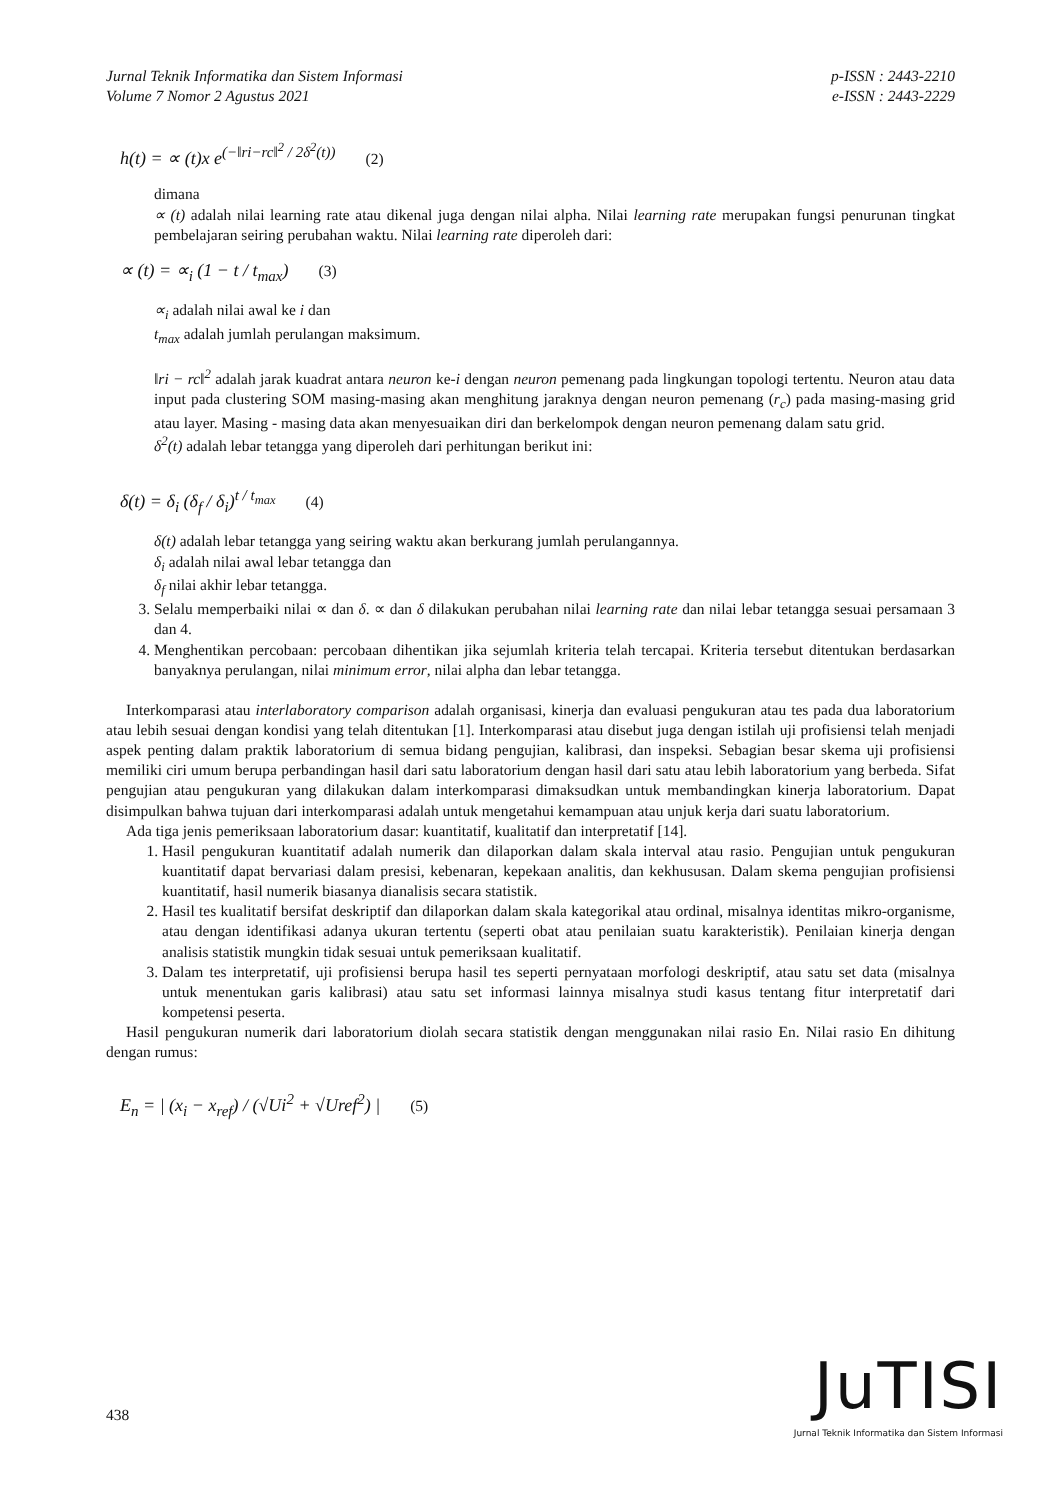Jurnal Teknik Informatika dan Sistem Informasi
Volume 7 Nomor 2 Agustus 2021
p-ISSN : 2443-2210
e-ISSN : 2443-2229
h(t) = ∝ (t)x e<sup>(−‖ri−rc‖<sup>2</sup> / 2δ<sup>2</sup>(t))</sup> (2)
dimana
∝ (t) adalah nilai learning rate atau dikenal juga dengan nilai alpha. Nilai learning rate merupakan fungsi penurunan tingkat pembelajaran seiring perubahan waktu. Nilai learning rate diperoleh dari:
∝ (t) = ∝<sub>i</sub> (1 − t / t<sub>max</sub>) (3)
∝<sub>i</sub> adalah nilai awal ke i dan
t<sub>max</sub> adalah jumlah perulangan maksimum.
‖ri − rc‖<sup>2</sup> adalah jarak kuadrat antara neuron ke-i dengan neuron pemenang pada lingkungan topologi tertentu. Neuron atau data input pada clustering SOM masing-masing akan menghitung jaraknya dengan neuron pemenang (r<sub>c</sub>) pada masing-masing grid atau layer. Masing - masing data akan menyesuaikan diri dan berkelompok dengan neuron pemenang dalam satu grid.
δ<sup>2</sup>(t) adalah lebar tetangga yang diperoleh dari perhitungan berikut ini:
δ(t) = δ<sub>i</sub> (δ<sub>f</sub> / δ<sub>i</sub>)<sup>t / t<sub>max</sub></sup> (4)
δ(t) adalah lebar tetangga yang seiring waktu akan berkurang jumlah perulangannya.
δ<sub>i</sub> adalah nilai awal lebar tetangga dan
δ<sub>f</sub> nilai akhir lebar tetangga.
3. Selalu memperbaiki nilai ∝ dan δ. ∝ dan δ dilakukan perubahan nilai learning rate dan nilai lebar tetangga sesuai persamaan 3 dan 4.
4. Menghentikan percobaan: percobaan dihentikan jika sejumlah kriteria telah tercapai. Kriteria tersebut ditentukan berdasarkan banyaknya perulangan, nilai minimum error, nilai alpha dan lebar tetangga.
Interkomparasi atau interlaboratory comparison adalah organisasi, kinerja dan evaluasi pengukuran atau tes pada dua laboratorium atau lebih sesuai dengan kondisi yang telah ditentukan [1]. Interkomparasi atau disebut juga dengan istilah uji profisiensi telah menjadi aspek penting dalam praktik laboratorium di semua bidang pengujian, kalibrasi, dan inspeksi. Sebagian besar skema uji profisiensi memiliki ciri umum berupa perbandingan hasil dari satu laboratorium dengan hasil dari satu atau lebih laboratorium yang berbeda. Sifat pengujian atau pengukuran yang dilakukan dalam interkomparasi dimaksudkan untuk membandingkan kinerja laboratorium. Dapat disimpulkan bahwa tujuan dari interkomparasi adalah untuk mengetahui kemampuan atau unjuk kerja dari suatu laboratorium.
Ada tiga jenis pemeriksaan laboratorium dasar: kuantitatif, kualitatif dan interpretatif [14].
1. Hasil pengukuran kuantitatif adalah numerik dan dilaporkan dalam skala interval atau rasio. Pengujian untuk pengukuran kuantitatif dapat bervariasi dalam presisi, kebenaran, kepekaan analitis, dan kekhususan. Dalam skema pengujian profisiensi kuantitatif, hasil numerik biasanya dianalisis secara statistik.
2. Hasil tes kualitatif bersifat deskriptif dan dilaporkan dalam skala kategorikal atau ordinal, misalnya identitas mikro-organisme, atau dengan identifikasi adanya ukuran tertentu (seperti obat atau penilaian suatu karakteristik). Penilaian kinerja dengan analisis statistik mungkin tidak sesuai untuk pemeriksaan kualitatif.
3. Dalam tes interpretatif, uji profisiensi berupa hasil tes seperti pernyataan morfologi deskriptif, atau satu set data (misalnya untuk menentukan garis kalibrasi) atau satu set informasi lainnya misalnya studi kasus tentang fitur interpretatif dari kompetensi peserta.
Hasil pengukuran numerik dari laboratorium diolah secara statistik dengan menggunakan nilai rasio En. Nilai rasio En dihitung dengan rumus:
E<sub>n</sub> = | (x<sub>i</sub> − x<sub>ref</sub>) / (√Ui<sup>2</sup> + √Uref<sup>2</sup>) | (5)
438
JuTISI
Jurnal Teknik Informatika dan Sistem Informasi